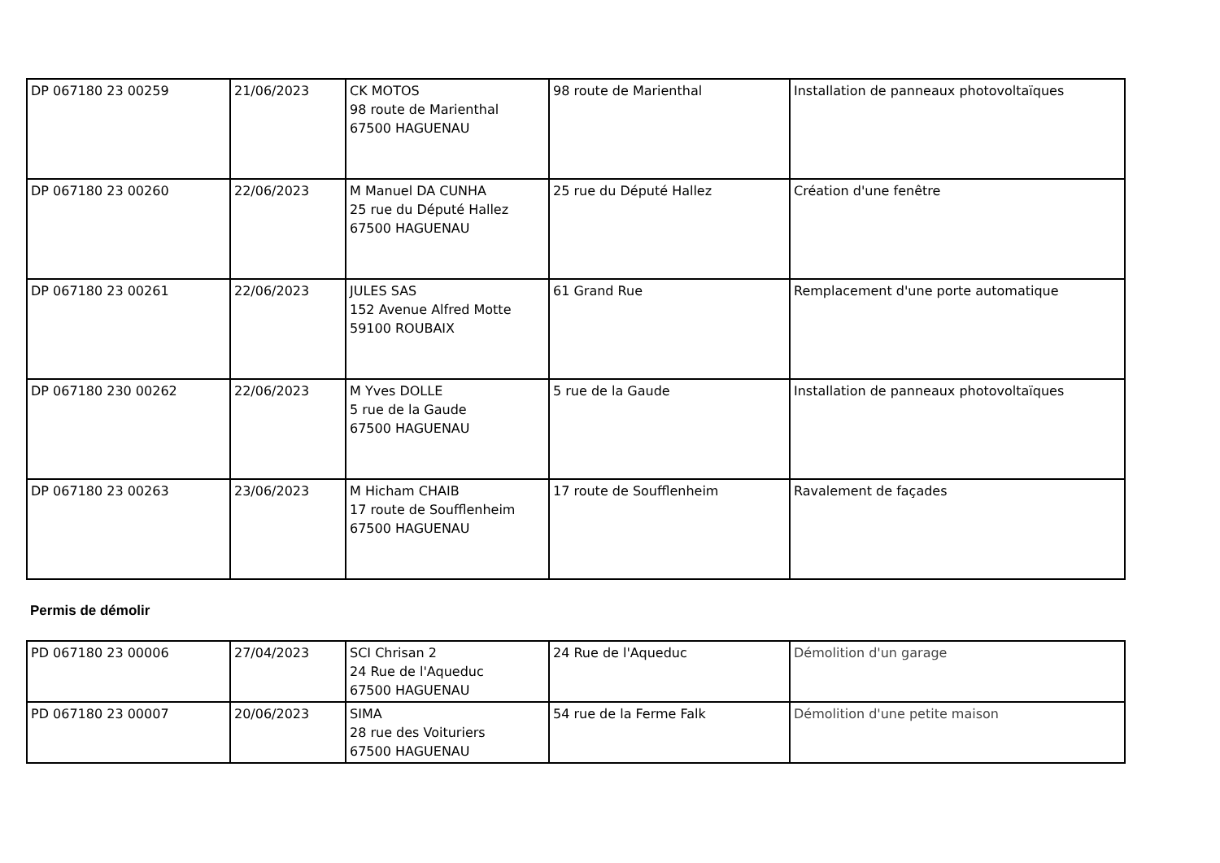| DP 067180 23 00259 | 21/06/2023 | CK MOTOS 98 route de Marienthal 67500 HAGUENAU | 98 route de Marienthal | Installation de panneaux photovoltaïques |
| DP 067180 23 00260 | 22/06/2023 | M Manuel DA CUNHA 25 rue du Député Hallez 67500 HAGUENAU | 25 rue du Député Hallez | Création d'une fenêtre |
| DP 067180 23 00261 | 22/06/2023 | JULES SAS 152 Avenue Alfred Motte 59100 ROUBAIX | 61 Grand Rue | Remplacement d'une porte automatique |
| DP 067180 230 00262 | 22/06/2023 | M Yves DOLLE 5 rue de la Gaude 67500 HAGUENAU | 5 rue de la Gaude | Installation de panneaux photovoltaïques |
| DP 067180 23 00263 | 23/06/2023 | M Hicham CHAIB 17 route de Soufflenheim 67500 HAGUENAU | 17 route de Soufflenheim | Ravalement de façades |
Permis de démolir
| PD 067180 23 00006 | 27/04/2023 | SCI Chrisan 2 24 Rue de l'Aqueduc 67500 HAGUENAU | 24 Rue de l'Aqueduc | Démolition d'un garage |
| PD 067180 23 00007 | 20/06/2023 | SIMA 28 rue des Voituriers 67500 HAGUENAU | 54 rue de la Ferme Falk | Démolition d'une petite maison |